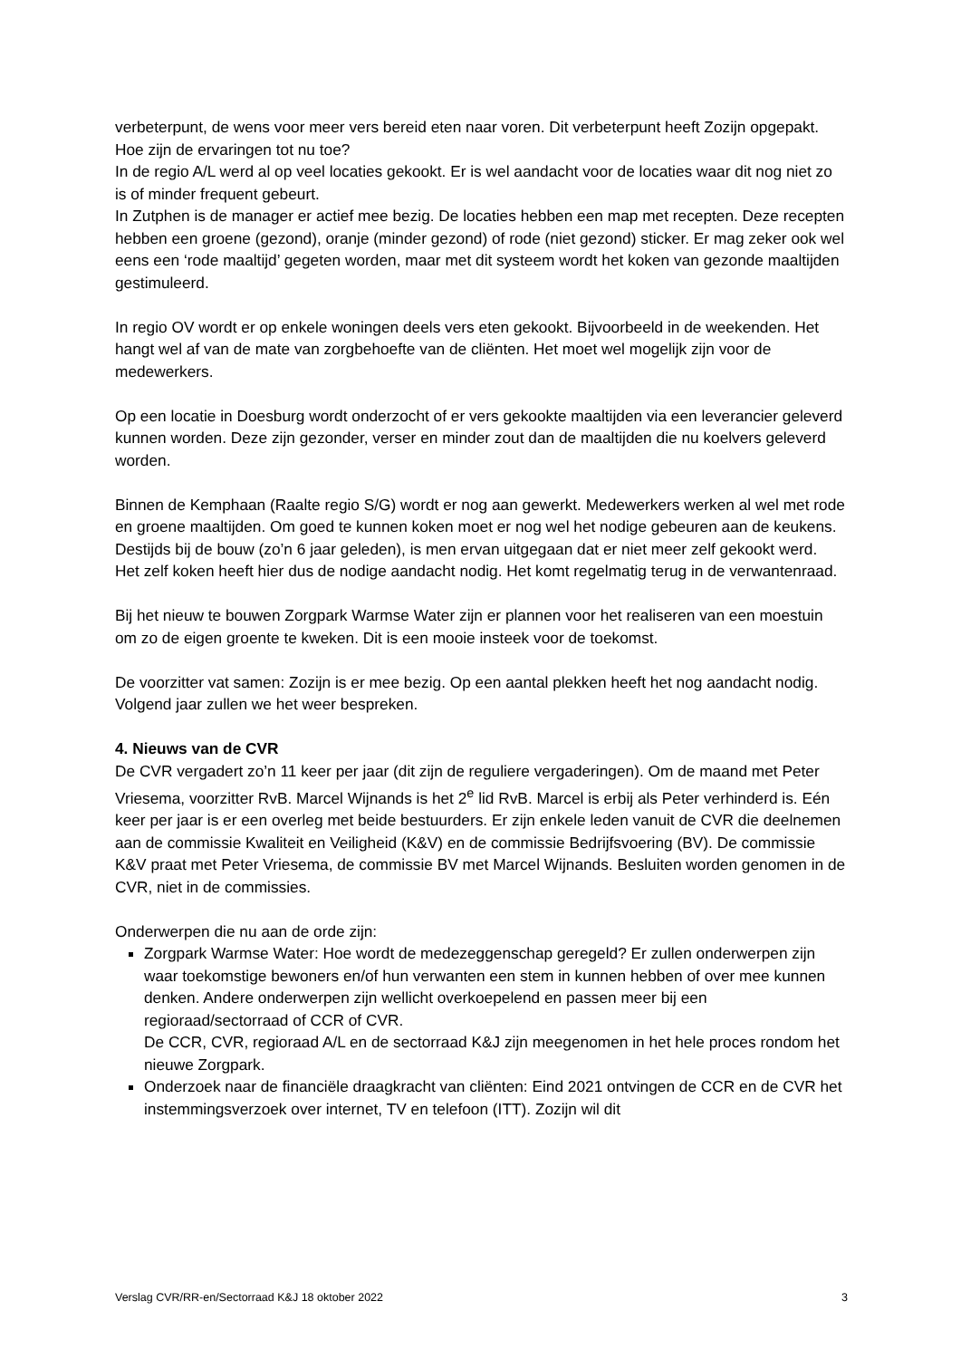verbeterpunt, de wens voor meer vers bereid eten naar voren. Dit verbeterpunt heeft Zozijn opgepakt. Hoe zijn de ervaringen tot nu toe?
In de regio A/L werd al op veel locaties gekookt. Er is wel aandacht voor de locaties waar dit nog niet zo is of minder frequent gebeurt.
In Zutphen is de manager er actief mee bezig. De locaties hebben een map met recepten. Deze recepten hebben een groene (gezond), oranje (minder gezond) of rode (niet gezond) sticker. Er mag zeker ook wel eens een ‘rode maaltijd’ gegeten worden, maar met dit systeem wordt het koken van gezonde maaltijden gestimuleerd.
In regio OV wordt er op enkele woningen deels vers eten gekookt. Bijvoorbeeld in de weekenden. Het hangt wel af van de mate van zorgbehoefte van de cliënten. Het moet wel mogelijk zijn voor de medewerkers.
Op een locatie in Doesburg wordt onderzocht of er vers gekookte maaltijden via een leverancier geleverd kunnen worden. Deze zijn gezonder, verser en minder zout dan de maaltijden die nu koelvers geleverd worden.
Binnen de Kemphaan (Raalte regio S/G) wordt er nog aan gewerkt. Medewerkers werken al wel met rode en groene maaltijden. Om goed te kunnen koken moet er nog wel het nodige gebeuren aan de keukens. Destijds bij de bouw (zo’n 6 jaar geleden), is men ervan uitgegaan dat er niet meer zelf gekookt werd.
Het zelf koken heeft hier dus de nodige aandacht nodig. Het komt regelmatig terug in de verwantenraad.
Bij het nieuw te bouwen Zorgpark Warmse Water zijn er plannen voor het realiseren van een moestuin om zo de eigen groente te kweken. Dit is een mooie insteek voor de toekomst.
De voorzitter vat samen: Zozijn is er mee bezig. Op een aantal plekken heeft het nog aandacht nodig. Volgend jaar zullen we het weer bespreken.
4. Nieuws van de CVR
De CVR vergadert zo’n 11 keer per jaar (dit zijn de reguliere vergaderingen). Om de maand met Peter Vriesema, voorzitter RvB. Marcel Wijnands is het 2<sup>e</sup> lid RvB. Marcel is erbij als Peter verhinderd is. Eén keer per jaar is er een overleg met beide bestuurders. Er zijn enkele leden vanuit de CVR die deelnemen aan de commissie Kwaliteit en Veiligheid (K&V) en de commissie Bedrijfsvoering (BV). De commissie K&V praat met Peter Vriesema, de commissie BV met Marcel Wijnands. Besluiten worden genomen in de CVR, niet in de commissies.
Onderwerpen die nu aan de orde zijn:
Zorgpark Warmse Water: Hoe wordt de medezeggenschap geregeld? Er zullen onderwerpen zijn waar toekomstige bewoners en/of hun verwanten een stem in kunnen hebben of over mee kunnen denken. Andere onderwerpen zijn wellicht overkoepelend en passen meer bij een regioraad/sectorraad of CCR of CVR.
De CCR, CVR, regioraad A/L en de sectorraad K&J zijn meegenomen in het hele proces rondom het nieuwe Zorgpark.
Onderzoek naar de financiële draagkracht van cliënten: Eind 2021 ontvingen de CCR en de CVR het instemmingsverzoek over internet, TV en telefoon (ITT). Zozijn wil dit
Verslag CVR/RR-en/Sectorraad K&J 18 oktober 2022 3